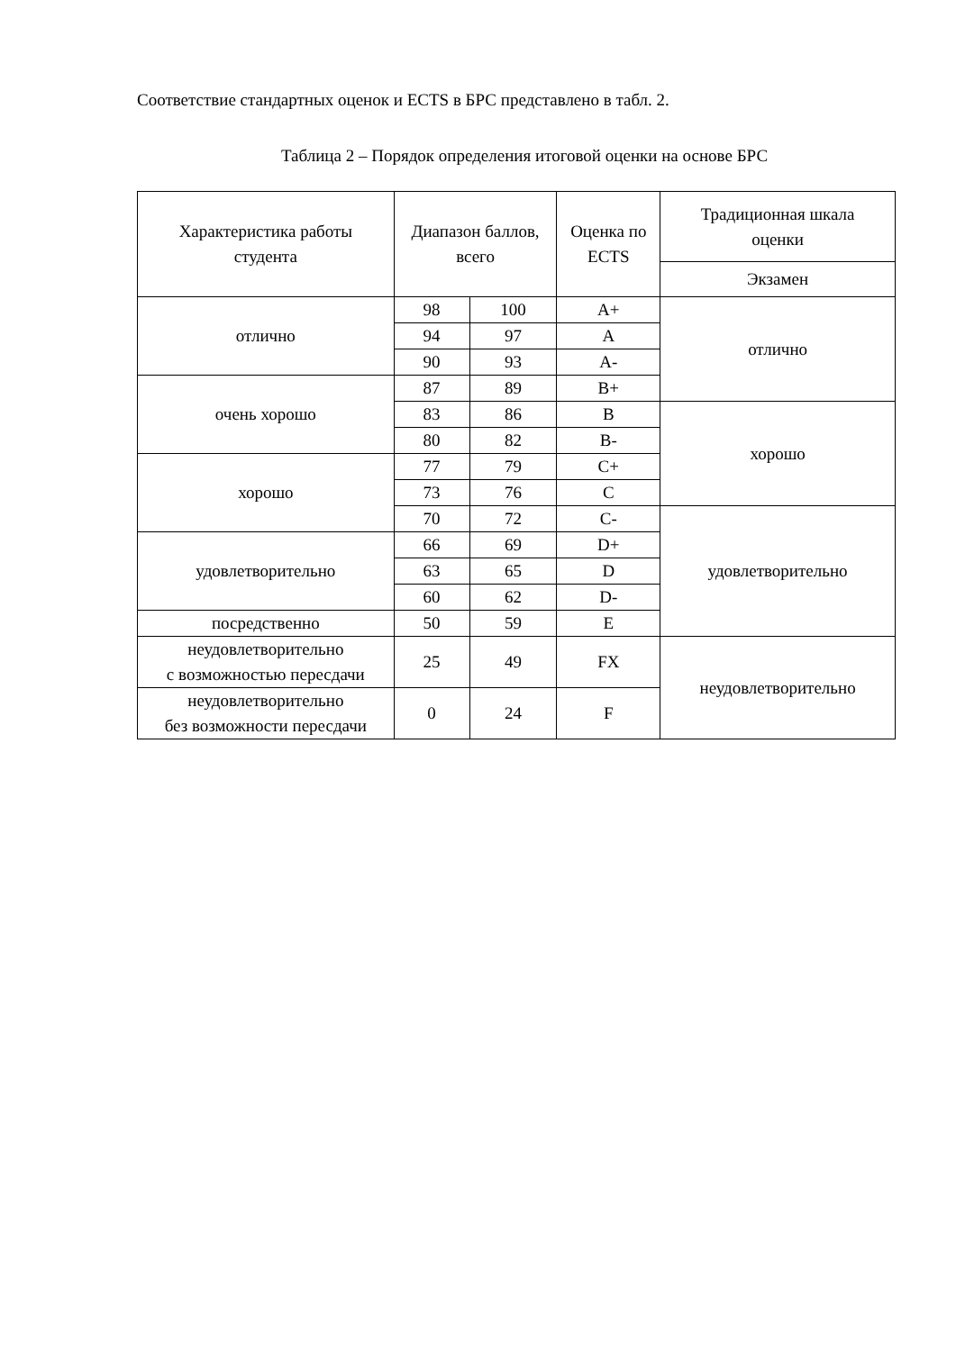Соответствие стандартных оценок и ECTS в БРС представлено в табл. 2.
Таблица 2 – Порядок определения итоговой оценки на основе БРС
| Характеристика работы студента | Диапазон баллов, всего | | Оценка по ECTS | Традиционная шкала оценки |
| --- | --- | --- | --- | --- |
| | | | | Экзамен |
| отлично | 98 | 100 | A+ | отлично |
| | 94 | 97 | A | |
| | 90 | 93 | A- | |
| очень хорошо | 87 | 89 | B+ | |
| | 83 | 86 | B | хорошо |
| | 80 | 82 | B- | |
| хорошо | 77 | 79 | C+ | |
| | 73 | 76 | C | |
| | 70 | 72 | C- | удовлетворительно |
| удовлетворительно | 66 | 69 | D+ | |
| | 63 | 65 | D | |
| | 60 | 62 | D- | |
| посредственно | 50 | 59 | E | |
| неудовлетворительно с возможностью пересдачи | 25 | 49 | FX | неудовлетворительно |
| неудовлетворительно без возможности пересдачи | 0 | 24 | F | |